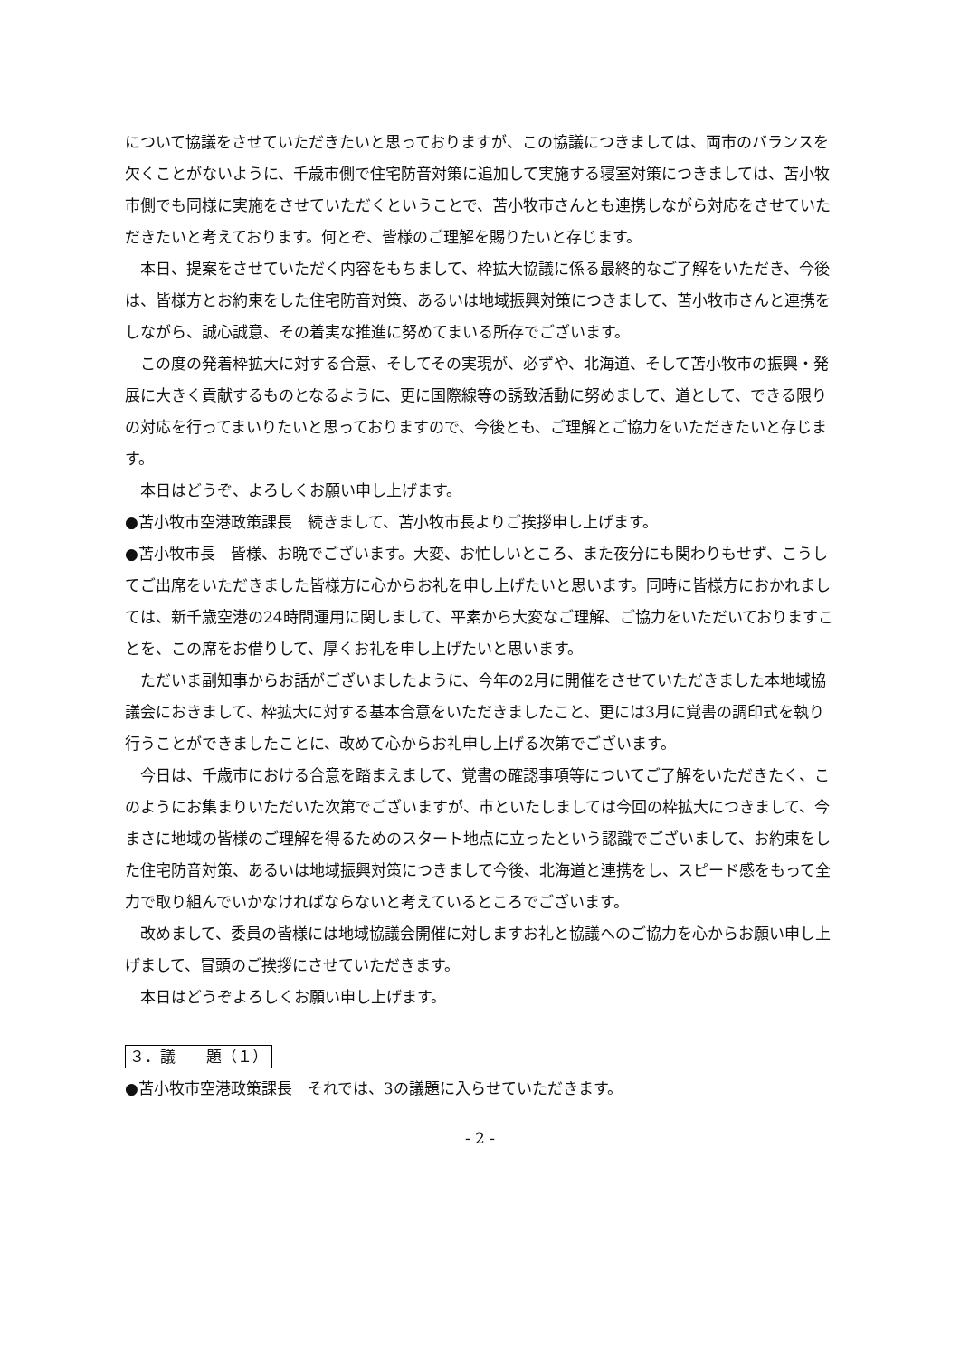について協議をさせていただきたいと思っておりますが、この協議につきましては、両市のバランスを欠くことがないように、千歳市側で住宅防音対策に追加して実施する寝室対策につきましては、苫小牧市側でも同様に実施をさせていただくということで、苫小牧市さんとも連携しながら対応をさせていただきたいと考えております。何とぞ、皆様のご理解を賜りたいと存じます。
本日、提案をさせていただく内容をもちまして、枠拡大協議に係る最終的なご了解をいただき、今後は、皆様方とお約束をした住宅防音対策、あるいは地域振興対策につきまして、苫小牧市さんと連携をしながら、誠心誠意、その着実な推進に努めてまいる所存でございます。
この度の発着枠拡大に対する合意、そしてその実現が、必ずや、北海道、そして苫小牧市の振興・発展に大きく貢献するものとなるように、更に国際線等の誘致活動に努めまして、道として、できる限りの対応を行ってまいりたいと思っておりますので、今後とも、ご理解とご協力をいただきたいと存じます。
本日はどうぞ、よろしくお願い申し上げます。
●苫小牧市空港政策課長　続きまして、苫小牧市長よりご挨拶申し上げます。
●苫小牧市長　皆様、お晩でございます。大変、お忙しいところ、また夜分にも関わりもせず、こうしてご出席をいただきました皆様方に心からお礼を申し上げたいと思います。同時に皆様方におかれましては、新千歳空港の24時間運用に関しまして、平素から大変なご理解、ご協力をいただいておりますことを、この席をお借りして、厚くお礼を申し上げたいと思います。
ただいま副知事からお話がございましたように、今年の2月に開催をさせていただきました本地域協議会におきまして、枠拡大に対する基本合意をいただきましたこと、更には3月に覚書の調印式を執り行うことができましたことに、改めて心からお礼申し上げる次第でございます。
今日は、千歳市における合意を踏まえまして、覚書の確認事項等についてご了解をいただきたく、このようにお集まりいただいた次第でございますが、市といたしましては今回の枠拡大につきまして、今まさに地域の皆様のご理解を得るためのスタート地点に立ったという認識でございまして、お約束をした住宅防音対策、あるいは地域振興対策につきまして今後、北海道と連携をし、スピード感をもって全力で取り組んでいかなければならないと考えているところでございます。
改めまして、委員の皆様には地域協議会開催に対しますお礼と協議へのご協力を心からお願い申し上げまして、冒頭のご挨拶にさせていただきます。
本日はどうぞよろしくお願い申し上げます。
３．議　　題（１）
●苫小牧市空港政策課長　それでは、3の議題に入らせていただきます。
- 2 -